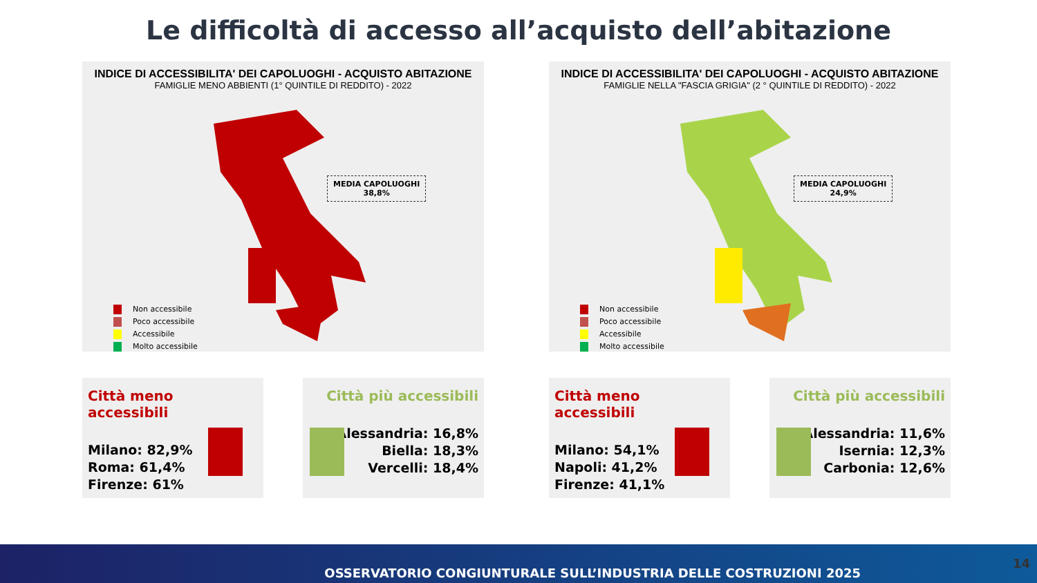Le difficoltà di accesso all’acquisto dell’abitazione
INDICE DI ACCESSIBILITA' DEI CAPOLUOGHI - ACQUISTO ABITAZIONE
FAMIGLIE MENO ABBIENTI (1° QUINTILE DI REDDITO) - 2022
MEDIA CAPOLUOGHI
38,8%
Non accessibile
Poco accessibile
Accessibile
Molto accessibile
INDICE DI ACCESSIBILITA' DEI CAPOLUOGHI - ACQUISTO ABITAZIONE
FAMIGLIE NELLA "FASCIA GRIGIA" (2 ° QUINTILE DI REDDITO) - 2022
MEDIA CAPOLUOGHI
24,9%
Non accessibile
Poco accessibile
Accessibile
Molto accessibile
Città meno accessibili
Milano: 82,9%
Roma: 61,4%
Firenze: 61%
Città più accessibili
Alessandria: 16,8%
Biella: 18,3%
Vercelli: 18,4%
Città meno accessibili
Milano: 54,1%
Napoli: 41,2%
Firenze: 41,1%
Città più accessibili
Alessandria: 11,6%
Isernia: 12,3%
Carbonia: 12,6%
OSSERVATORIO CONGIUNTURALE SULL’INDUSTRIA DELLE COSTRUZIONI 2025
14